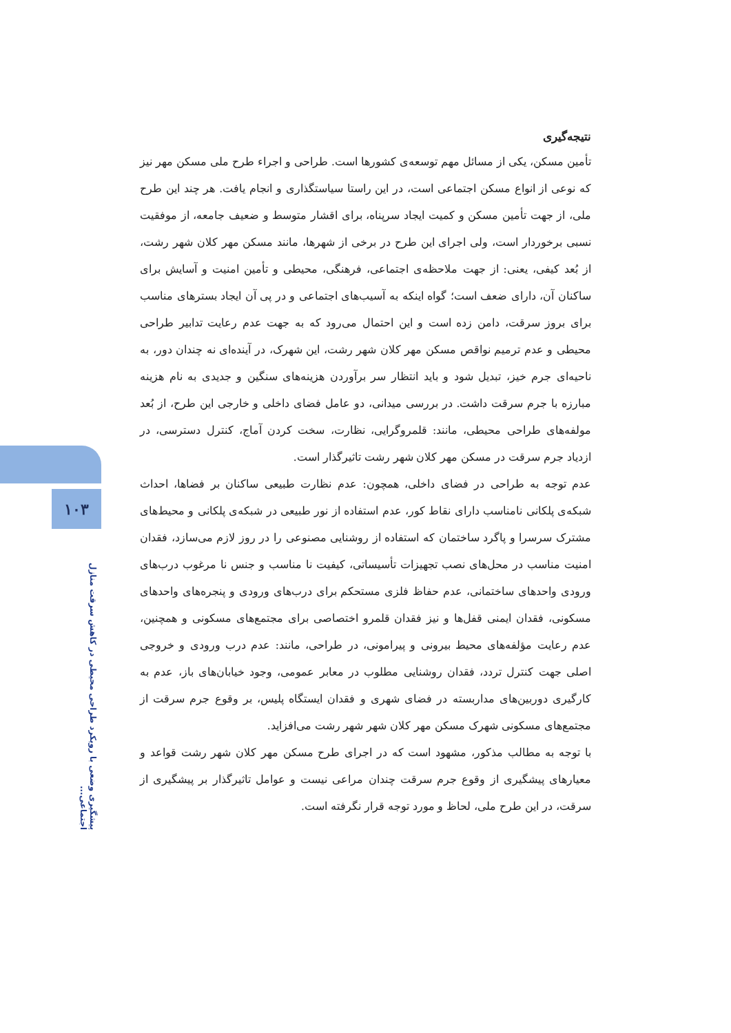۱۰۳
پیشگیری وضعی با رویکرد طراحی محیطی در کاهش سرقت منازل اجتماعی...
نتیجه‌گیری
تأمین مسکن، یکی از مسائل مهم توسعه‌ی کشورها است. طراحی و اجراء طرح ملی مسکن مهر نیز که نوعی از انواع مسکن اجتماعی است، در این راستا سیاستگذاری و انجام یافت. هر چند این طرح ملی، از جهت تأمین مسکن و کمیت ایجاد سرپناه، برای اقشار متوسط و ضعیف جامعه، از موفقیت نسبی برخوردار است، ولی اجرای این طرح در برخی از شهرها، مانند مسکن مهر کلان شهر رشت، از بُعد کیفی، یعنی: از جهت ملاحظه‌ی اجتماعی، فرهنگی، محیطی و تأمین امنیت و آسایش برای ساکنان آن، دارای ضعف است؛ گواه اینکه به آسیب‌های اجتماعی و در پی آن ایجاد بسترهای مناسب برای بروز سرقت، دامن زده است و این احتمال می‌رود که به جهت عدم رعایت تدابیر طراحی محیطی و عدم ترمیم نواقص مسکن مهر کلان شهر رشت، این شهرک، در آینده‌ای نه چندان دور، به ناحیه‌ای جرم خیز، تبدیل شود و باید انتظار سر برآوردن هزینه‌های سنگین و جدیدی به نام هزینه مبارزه با جرم سرقت داشت. در بررسی میدانی، دو عامل فضای داخلی و خارجی این طرح، از بُعد مولفه‌های طراحی محیطی، مانند: قلمروگرایی، نظارت، سخت کردن آماج، کنترل دسترسی، در ازدیاد جرم سرقت در مسکن مهر کلان شهر رشت تاثیرگذار است.
عدم توجه به طراحی در فضای داخلی، همچون: عدم نظارت طبیعی ساکنان بر فضاها، احداث شبکه‌ی پلکانی نامناسب دارای نقاط کور، عدم استفاده از نور طبیعی در شبکه‌ی پلکانی و محیط‌های مشترک سرسرا و پاگرد ساختمان که استفاده از روشنایی مصنوعی را در روز لازم می‌سازد، فقدان امنیت مناسب در محل‌های نصب تجهیزات تأسیساتی، کیفیت نا مناسب و جنس نا مرغوب درب‌های ورودی واحدهای ساختمانی، عدم حفاظ فلزی مستحکم برای درب‌های ورودی و پنجره‌های واحدهای مسکونی، فقدان ایمنی قفل‌ها و نیز فقدان قلمرو اختصاصی برای مجتمع‌های مسکونی و همچنین، عدم رعایت مؤلفه‌های محیط بیرونی و پیرامونی، در طراحی، مانند: عدم درب ورودی و خروجی اصلی جهت کنترل تردد، فقدان روشنایی مطلوب در معابر عمومی، وجود خیابان‌های باز، عدم به کارگیری دوربین‌های مداربسته در فضای شهری و فقدان ایستگاه پلیس، بر وقوع جرم سرقت از مجتمع‌های مسکونی شهرک مسکن مهر کلان شهر شهر رشت می‌افزاید.
با توجه به مطالب مذکور، مشهود است که در اجرای طرح مسکن مهر کلان شهر رشت قواعد و معیارهای پیشگیری از وقوع جرم سرقت چندان مراعی نیست و عوامل تاثیرگذار بر پیشگیری از سرقت، در این طرح ملی، لحاظ و مورد توجه قرار نگرفته است.